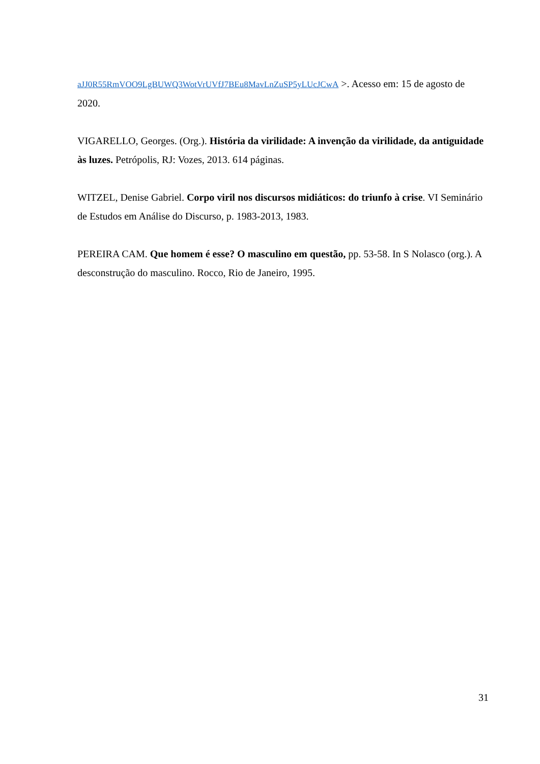aJJ0R55RmVOO9LgBUWQ3WotVrUVfJ7BEu8MavLnZuSP5yLUcJCwA >. Acesso em: 15 de agosto de 2020.
VIGARELLO, Georges. (Org.). História da virilidade: A invenção da virilidade, da antiguidade às luzes. Petrópolis, RJ: Vozes, 2013. 614 páginas.
WITZEL, Denise Gabriel. Corpo viril nos discursos midiáticos: do triunfo à crise. VI Seminário de Estudos em Análise do Discurso, p. 1983-2013, 1983.
PEREIRA CAM. Que homem é esse? O masculino em questão, pp. 53-58. In S Nolasco (org.). A desconstrução do masculino. Rocco, Rio de Janeiro, 1995.
31